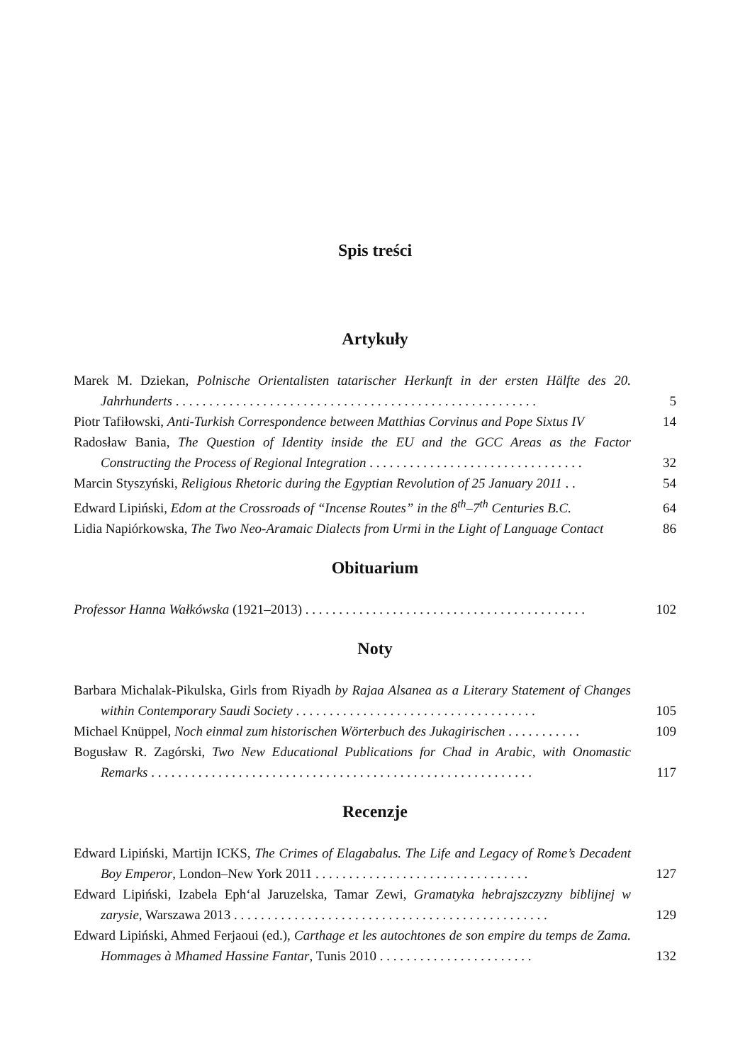Spis treści
Artykuły
Marek M. Dziekan, Polnische Orientalisten tatarischer Herkunft in der ersten Hälfte des 20. Jahrhunderts . . . . . . . . . . . . . . . . . . . . . . . . . . . . . . . . . . . . . . . . . . . . . . . . . . . . . .
5
Piotr Tafiłowski, Anti-Turkish Correspondence between Matthias Corvinus and Pope Sixtus IV
14
Radosław Bania, The Question of Identity inside the EU and the GCC Areas as the Factor Constructing the Process of Regional Integration . . . . . . . . . . . . . . . . . . . . . . . . . . . . . . . .
32
Marcin Styszyński, Religious Rhetoric during the Egyptian Revolution of 25 January 2011 . .
54
Edward Lipiński, Edom at the Crossroads of “Incense Routes” in the 8<sup>th</sup>–7<sup>th</sup> Centuries B.C.
64
Lidia Napiórkowska, The Two Neo-Aramaic Dialects from Urmi in the Light of Language Contact
86
Obituarium
Professor Hanna Wałkówska (1921–2013) . . . . . . . . . . . . . . . . . . . . . . . . . . . . . . . . . . . . . . . . . .
102
Noty
Barbara Michalak-Pikulska, Girls from Riyadh by Rajaa Alsanea as a Literary Statement of Changes within Contemporary Saudi Society . . . . . . . . . . . . . . . . . . . . . . . . . . . . . . . . . . . .
105
Michael Knüppel, Noch einmal zum historischen Wörterbuch des Jukagirischen . . . . . . . . . . .
109
Bogusław R. Zagórski, Two New Educational Publications for Chad in Arabic, with Onomastic Remarks . . . . . . . . . . . . . . . . . . . . . . . . . . . . . . . . . . . . . . . . . . . . . . . . . . . . . . . . .
117
Recenzje
Edward Lipiński, Martijn ICKS, The Crimes of Elagabalus. The Life and Legacy of Rome’s Decadent Boy Emperor, London–New York 2011 . . . . . . . . . . . . . . . . . . . . . . . . . . . . . . . .
127
Edward Lipiński, Izabela Eph‘al Jaruzelska, Tamar Zewi, Gramatyka hebrajszczyzny biblijnej w zarysie, Warszawa 2013 . . . . . . . . . . . . . . . . . . . . . . . . . . . . . . . . . . . . . . . . . . . . . . .
129
Edward Lipiński, Ahmed Ferjaoui (ed.), Carthage et les autochtones de son empire du temps de Zama. Hommages à Mhamed Hassine Fantar, Tunis 2010 . . . . . . . . . . . . . . . . . . . . . . .
132